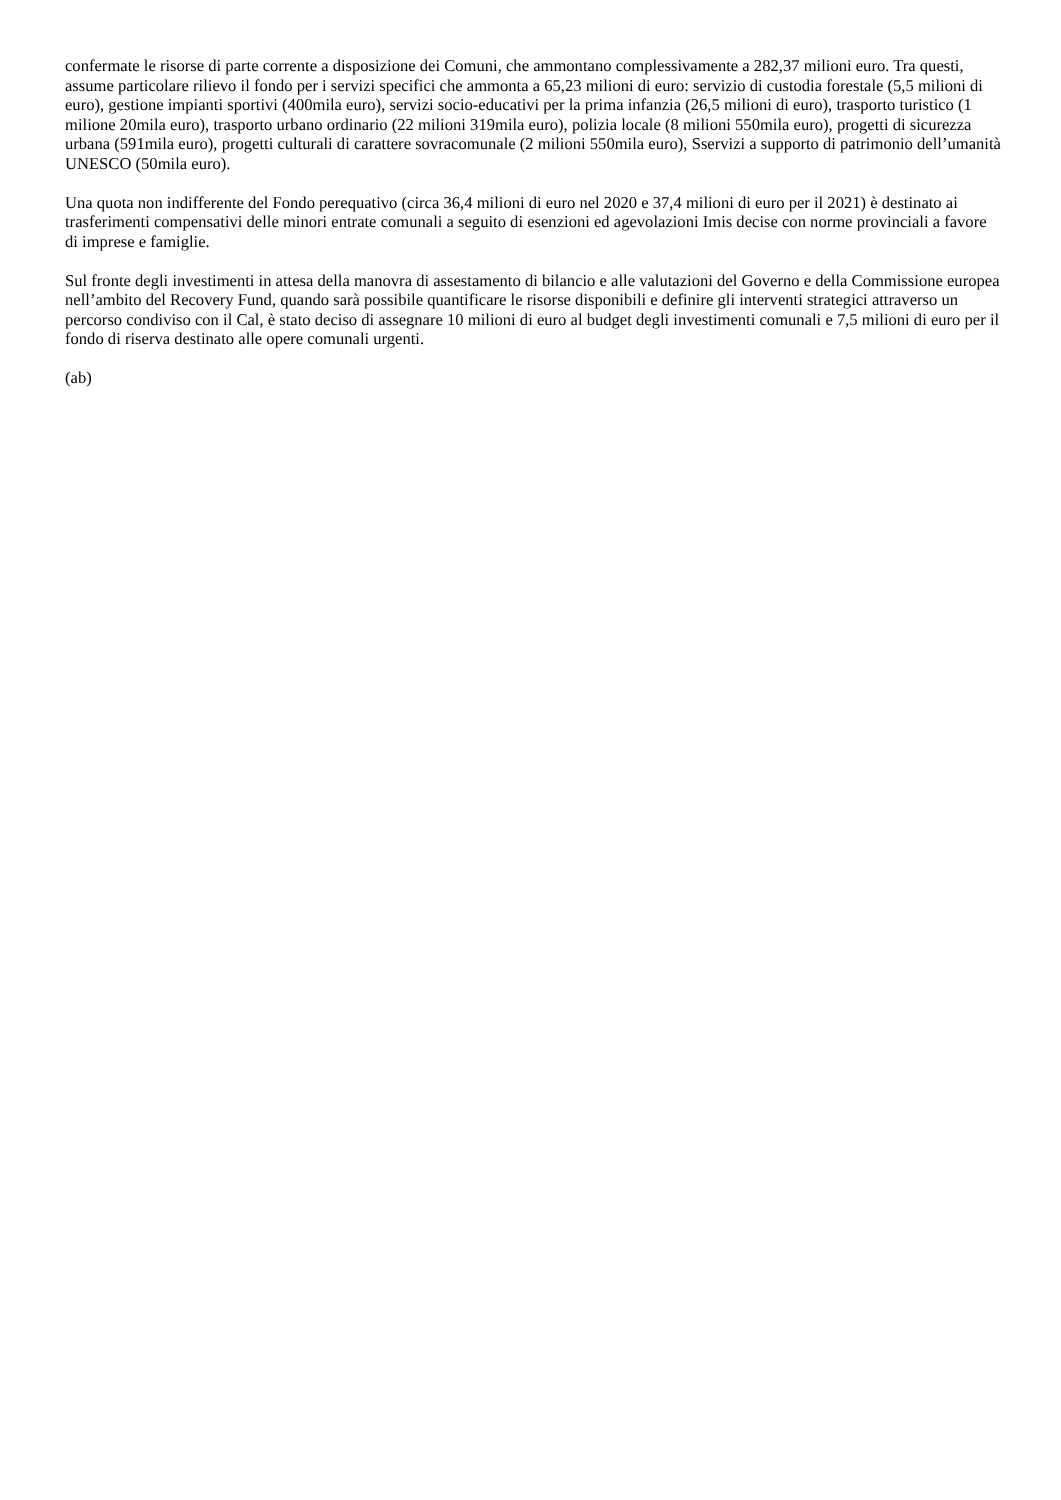confermate le risorse di parte corrente a disposizione dei Comuni, che ammontano complessivamente a 282,37 milioni euro. Tra questi, assume particolare rilievo il fondo per i servizi specifici che ammonta a 65,23 milioni di euro: servizio di custodia forestale (5,5 milioni di euro), gestione impianti sportivi (400mila euro), servizi socio-educativi per la prima infanzia (26,5 milioni di euro), trasporto turistico (1 milione 20mila euro), trasporto urbano ordinario (22 milioni 319mila euro), polizia locale (8 milioni 550mila euro), progetti di sicurezza urbana (591mila euro), progetti culturali di carattere sovracomunale (2 milioni 550mila euro), Sservizi a supporto di patrimonio dell’umanità UNESCO (50mila euro).
Una quota non indifferente del Fondo perequativo (circa 36,4 milioni di euro nel 2020 e 37,4 milioni di euro per il 2021) è destinato ai trasferimenti compensativi delle minori entrate comunali a seguito di esenzioni ed agevolazioni Imis decise con norme provinciali a favore di imprese e famiglie.
Sul fronte degli investimenti in attesa della manovra di assestamento di bilancio e alle valutazioni del Governo e della Commissione europea nell’ambito del Recovery Fund, quando sarà possibile quantificare le risorse disponibili e definire gli interventi strategici attraverso un percorso condiviso con il Cal, è stato deciso di assegnare 10 milioni di euro al budget degli investimenti comunali e 7,5 milioni di euro per il fondo di riserva destinato alle opere comunali urgenti.
(ab)